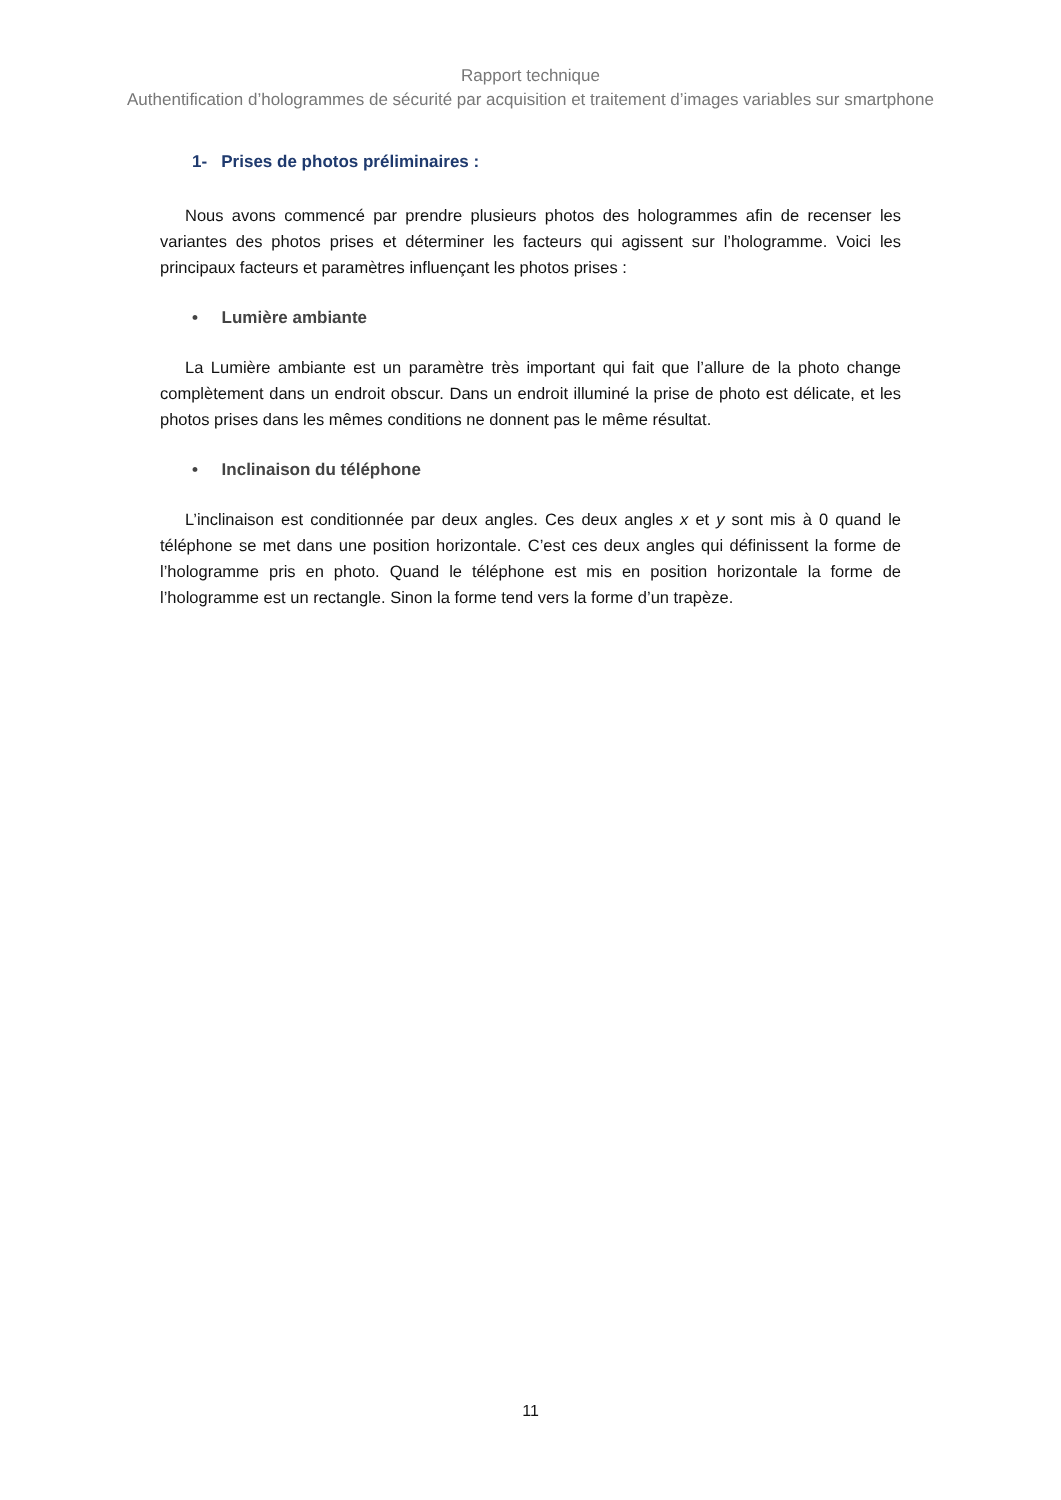Rapport technique
Authentification d’hologrammes de sécurité par acquisition et traitement d’images variables sur smartphone
1- Prises de photos préliminaires :
Nous avons commencé par prendre plusieurs photos des hologrammes afin de recenser les variantes des photos prises et déterminer les facteurs qui agissent sur l’hologramme. Voici les principaux facteurs et paramètres influençant les photos prises :
• Lumière ambiante
La Lumière ambiante est un paramètre très important qui fait que l’allure de la photo change complètement dans un endroit obscur. Dans un endroit illuminé la prise de photo est délicate, et les photos prises dans les mêmes conditions ne donnent pas le même résultat.
• Inclinaison du téléphone
L’inclinaison est conditionnée par deux angles. Ces deux angles x et y sont mis à 0 quand le téléphone se met dans une position horizontale. C’est ces deux angles qui définissent la forme de l’hologramme pris en photo. Quand le téléphone est mis en position horizontale la forme de l’hologramme est un rectangle. Sinon la forme tend vers la forme d’un trapèze.
11